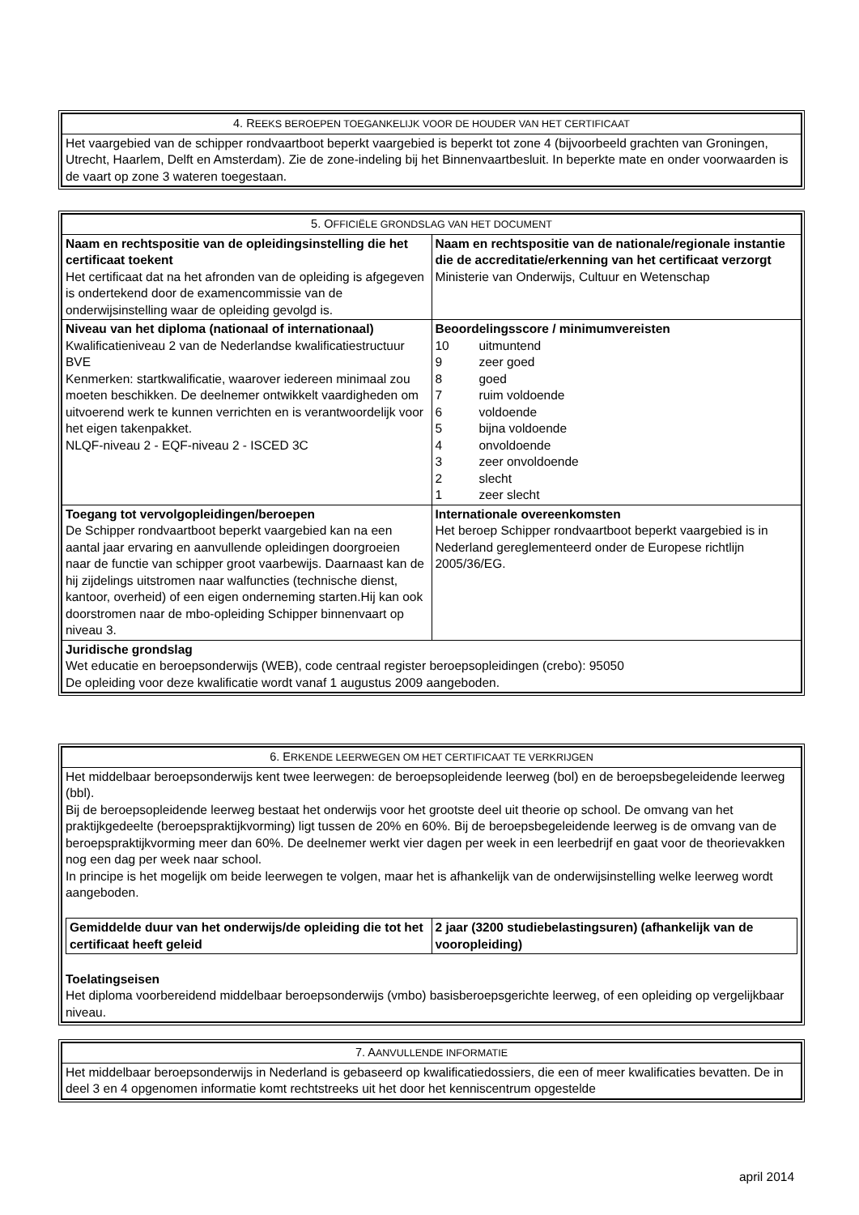| 4. R EEKS BEROEPEN TOEGANKELIJK VOOR DE HOUDER VAN HET CERTIFICAAT |
| Het vaargebied van de schipper rondvaartboot beperkt vaargebied is beperkt tot zone 4 (bijvoorbeeld grachten van Groningen, Utrecht, Haarlem, Delft en Amsterdam). Zie de zone-indeling bij het Binnenvaartbesluit. In beperkte mate en onder voorwaarden is de vaart op zone 3 wateren toegestaan. |
| 5. O FFICIËLE GRONDSLAG VAN HET DOCUMENT | |
| Naam en rechtspositie van de opleidingsinstelling die het certificaat toekent Het certificaat dat na het afronden van de opleiding is afgegeven is ondertekend door de examencommissie van de onderwijsinstelling waar de opleiding gevolgd is. | Naam en rechtspositie van de nationale/regionale instantie die de accreditatie/erkenning van het certificaat verzorgt Ministerie van Onderwijs, Cultuur en Wetenschap |
| Niveau van het diploma (nationaal of internationaal) Kwalificatieniveau 2 van de Nederlandse kwalificatiestructuur BVE Kenmerken: startkwalificatie, waarover iedereen minimaal zou moeten beschikken. De deelnemer ontwikkelt vaardigheden om uitvoerend werk te kunnen verrichten en is verantwoordelijk voor het eigen takenpakket. NLQF-niveau 2 - EQF-niveau 2 - ISCED 3C | Beoordelingsscore / minimumvereisten / 10 / uitmuntend / / 9 / zeer goed / / 8 / goed / / 7 / ruim voldoende / / 6 / voldoende / / 5 / bijna voldoende / / 4 / onvoldoende / / 3 / zeer onvoldoende / / 2 / slecht / / 1 / zeer slecht / |
| Toegang tot vervolgopleidingen/beroepen De Schipper rondvaartboot beperkt vaargebied kan na een aantal jaar ervaring en aanvullende opleidingen doorgroeien naar de functie van schipper groot vaarbewijs. Daarnaast kan de hij zijdelings uitstromen naar walfuncties (technische dienst, kantoor, overheid) of een eigen onderneming starten.Hij kan ook doorstromen naar de mbo-opleiding Schipper binnenvaart op niveau 3. | Internationale overeenkomsten Het beroep Schipper rondvaartboot beperkt vaargebied is in Nederland gereglementeerd onder de Europese richtlijn 2005/36/EG. |
| Juridische grondslag Wet educatie en beroepsonderwijs (WEB), code centraal register beroepsopleidingen (crebo): 95050 De opleiding voor deze kwalificatie wordt vanaf 1 augustus 2009 aangeboden. | |
| 6. E RKENDE LEERWEGEN OM HET CERTIFICAAT TE VERKRIJGEN |
| Het middelbaar beroepsonderwijs kent twee leerwegen: de beroepsopleidende leerweg (bol) en de beroepsbegeleidende leerweg (bbl). Bij de beroepsopleidende leerweg bestaat het onderwijs voor het grootste deel uit theorie op school. De omvang van het praktijkgedeelte (beroepspraktijkvorming) ligt tussen de 20% en 60%. Bij de beroepsbegeleidende leerweg is de omvang van de beroepspraktijkvorming meer dan 60%. De deelnemer werkt vier dagen per week in een leerbedrijf en gaat voor de theorievakken nog een dag per week naar school. In principe is het mogelijk om beide leerwegen te volgen, maar het is afhankelijk van de onderwijsinstelling welke leerweg wordt aangeboden. / Gemiddelde duur van het onderwijs/de opleiding die tot het certificaat heeft geleid / 2 jaar (3200 studiebelastingsuren) (afhankelijk van de vooropleiding) / Toelatingseisen Het diploma voorbereidend middelbaar beroepsonderwijs (vmbo) basisberoepsgerichte leerweg, of een opleiding op vergelijkbaar niveau. |
| 7. A ANVULLENDE INFORMATIE |
| Het middelbaar beroepsonderwijs in Nederland is gebaseerd op kwalificatiedossiers, die een of meer kwalificaties bevatten. De in deel 3 en 4 opgenomen informatie komt rechtstreeks uit het door het kenniscentrum opgestelde |
april 2014